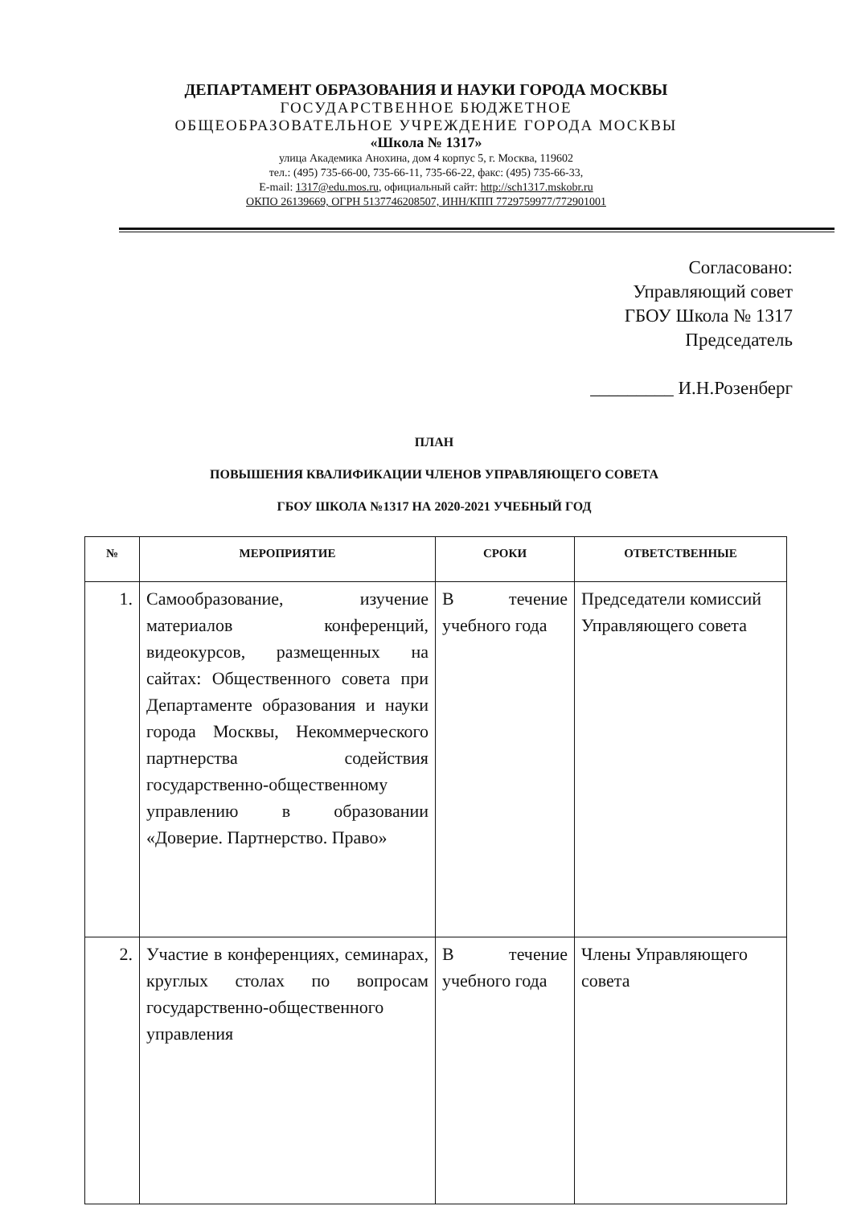ДЕПАРТАМЕНТ ОБРАЗОВАНИЯ И НАУКИ ГОРОДА МОСКВЫ
ГОСУДАРСТВЕННОЕ БЮДЖЕТНОЕ
ОБЩЕОБРАЗОВАТЕЛЬНОЕ УЧРЕЖДЕНИЕ ГОРОДА МОСКВЫ
«Школа № 1317»
улица Академика Анохина, дом 4 корпус 5, г. Москва, 119602
тел.: (495) 735-66-00, 735-66-11, 735-66-22, факс: (495) 735-66-33,
E-mail: 1317@edu.mos.ru, официальный сайт: http://sch1317.mskobr.ru
ОКПО 26139669, ОГРН 5137746208507, ИНН/КПП 7729759977/772901001
Согласовано:
Управляющий совет
ГБОУ Школа № 1317
Председатель
_________ И.Н.Розенберг
ПЛАН
ПОВЫШЕНИЯ КВАЛИФИКАЦИИ ЧЛЕНОВ УПРАВЛЯЮЩЕГО СОВЕТА
ГБОУ ШКОЛА №1317 НА 2020-2021 УЧЕБНЫЙ ГОД
| № | МЕРОПРИЯТИЕ | СРОКИ | ОТВЕТСТВЕННЫЕ |
| --- | --- | --- | --- |
| 1. | Самообразование, изучение материалов конференций, видеокурсов, размещенных на сайтах: Общественного совета при Департаменте образования и науки города Москвы, Некоммерческого партнерства содействия государственно-общественному управлению в образовании «Доверие. Партнерство. Право» | В течение учебного года | Председатели комиссий Управляющего совета |
| 2. | Участие в конференциях, семинарах, круглых столах по вопросам государственно-общественного управления | В течение учебного года | Члены Управляющего совета |